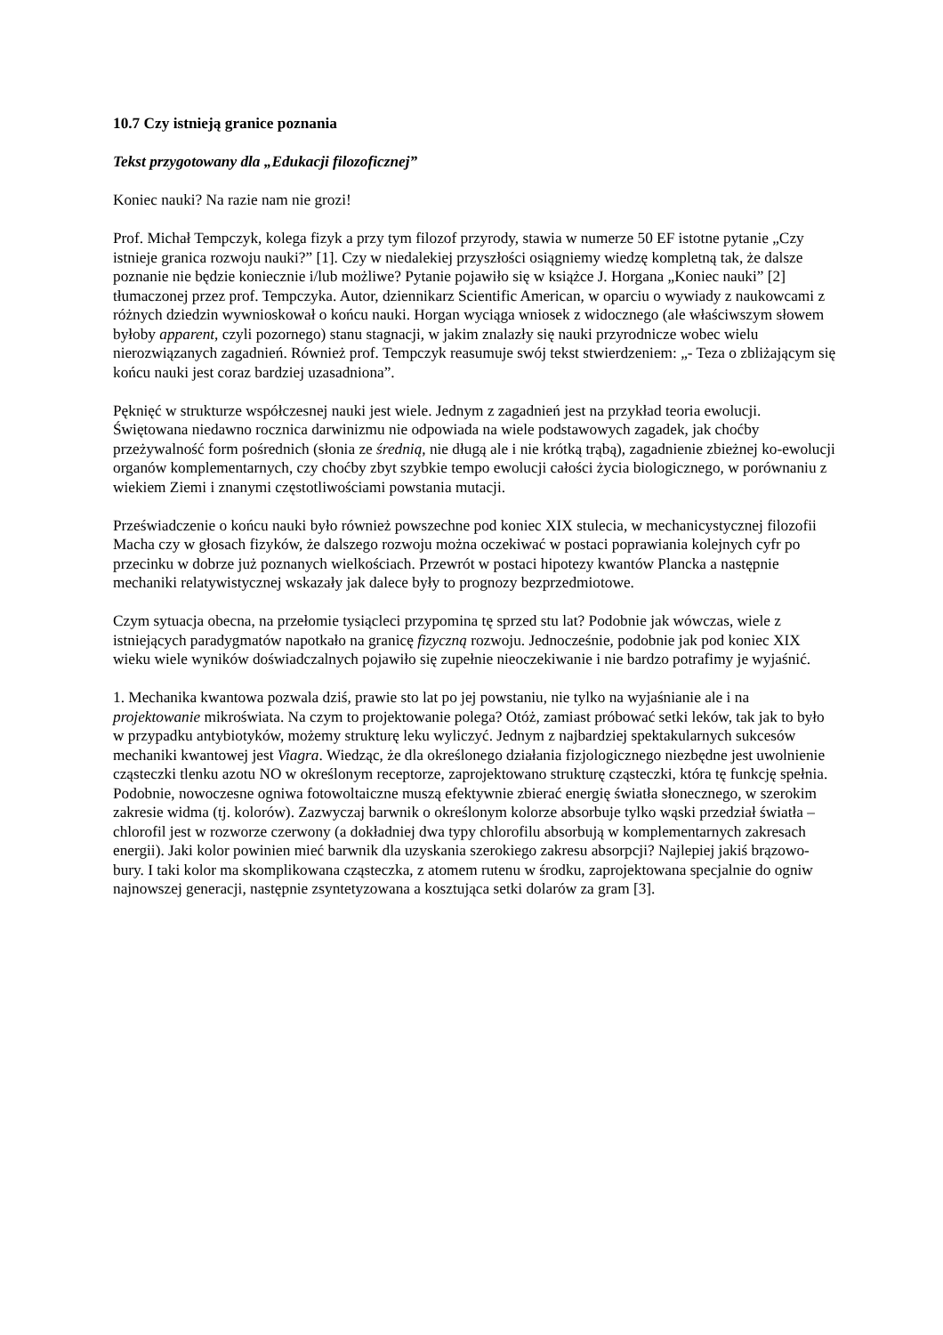10.7 Czy istnieją granice poznania
Tekst przygotowany dla „Edukacji filozoficznej”
Koniec nauki? Na razie nam nie grozi!
Prof. Michał Tempczyk, kolega fizyk a przy tym filozof przyrody, stawia w numerze 50 EF istotne pytanie „Czy istnieje granica rozwoju nauki?” [1]. Czy w niedalekiej przyszłości osiągniemy wiedzę kompletną tak, że dalsze poznanie nie będzie koniecznie i/lub możliwe? Pytanie pojawiło się w książce J. Horgana „Koniec nauki” [2] tłumaczonej przez prof. Tempczyka. Autor, dziennikarz Scientific American, w oparciu o wywiady z naukowcami z różnych dziedzin wywnioskował o końcu nauki. Horgan wyciąga wniosek z widocznego (ale właściwszym słowem byłoby apparent, czyli pozornego) stanu stagnacji, w jakim znalazły się nauki przyrodnicze wobec wielu nierozwiązanych zagadnień. Również prof. Tempczyk reasumuje swój tekst stwierdzeniem: „- Teza o zbliżającym się końcu nauki jest coraz bardziej uzasadniona”.
Pęknięć w strukturze współczesnej nauki jest wiele. Jednym z zagadnień jest na przykład teoria ewolucji. Świętowana niedawno rocznica darwinizmu nie odpowiada na wiele podstawowych zagadek, jak choćby przeżywalność form pośrednich (słonia ze średnią, nie długą ale i nie krótką trąbą), zagadnienie zbieżnej ko-ewolucji organów komplementarnych, czy choćby zbyt szybkie tempo ewolucji całości życia biologicznego, w porównaniu z wiekiem Ziemi i znanymi częstotliwościami powstania mutacji.
Przeświadczenie o końcu nauki było również powszechne pod koniec XIX stulecia, w mechanicystycznej filozofii Macha czy w głosach fizyków, że dalszego rozwoju można oczekiwać w postaci poprawiania kolejnych cyfr po przecinku w dobrze już poznanych wielkościach. Przewrót w postaci hipotezy kwantów Plancka a następnie mechaniki relatywistycznej wskazały jak dalece były to prognozy bezprzedmiotowe.
Czym sytuacja obecna, na przełomie tysiącleci przypomina tę sprzed stu lat? Podobnie jak wówczas, wiele z istniejących paradygmatów napotkało na granicę fizyczną rozwoju. Jednocześnie, podobnie jak pod koniec XIX wieku wiele wyników doświadczalnych pojawiło się zupełnie nieoczekiwanie i nie bardzo potrafimy je wyjaśnić.
1. Mechanika kwantowa pozwala dziś, prawie sto lat po jej powstaniu, nie tylko na wyjaśnianie ale i na projektowanie mikroświata. Na czym to projektowanie polega? Otóż, zamiast próbować setki leków, tak jak to było w przypadku antybiotyków, możemy strukturę leku wyliczyć. Jednym z najbardziej spektakularnych sukcesów mechaniki kwantowej jest Viagra. Wiedząc, że dla określonego działania fizjologicznego niezbędne jest uwolnienie cząsteczki tlenku azotu NO w określonym receptorze, zaprojektowano strukturę cząsteczki, która tę funkcję spełnia. Podobnie, nowoczesne ogniwa fotowoltaiczne muszą efektywnie zbierać energię światła słonecznego, w szerokim zakresie widma (tj. kolorów). Zazwyczaj barwnik o określonym kolorze absorbuje tylko wąski przedział światła – chlorofil jest w rozworze czerwony (a dokładniej dwa typy chlorofilu absorbują w komplementarnych zakresach energii). Jaki kolor powinien mieć barwnik dla uzyskania szerokiego zakresu absorpcji? Najlepiej jakiś brązowo-bury. I taki kolor ma skomplikowana cząsteczka, z atomem rutenu w środku, zaprojektowana specjalnie do ogniw najnowszej generacji, następnie zsyntetyzowana a kosztująca setki dolarów za gram [3].